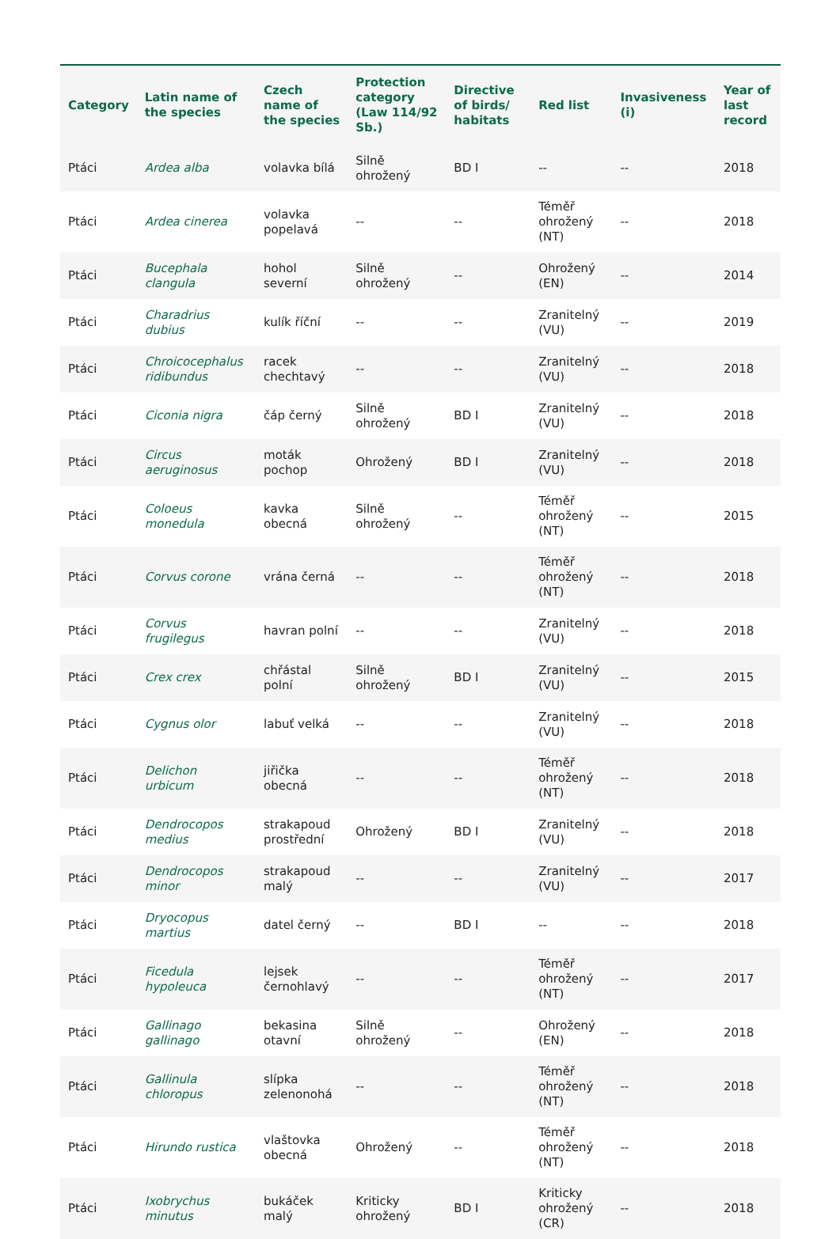| Category | Latin name of the species | Czech name of the species | Protection category (Law 114/92 Sb.) | Directive of birds/ habitats | Red list | Invasiveness (i) | Year of last record |
| --- | --- | --- | --- | --- | --- | --- | --- |
| Ptáci | Ardea alba | volavka bílá | Silně ohrožený | BD I | -- | -- | 2018 |
| Ptáci | Ardea cinerea | volavka popelavá | -- | -- | Téměř ohrožený (NT) | -- | 2018 |
| Ptáci | Bucephala clangula | hohol severní | Silně ohrožený | -- | Ohrožený (EN) | -- | 2014 |
| Ptáci | Charadrius dubius | kulík říční | -- | -- | Zranitelný (VU) | -- | 2019 |
| Ptáci | Chroicocephalus ridibundus | racek chechtavý | -- | -- | Zranitelný (VU) | -- | 2018 |
| Ptáci | Ciconia nigra | čáp černý | Silně ohrožený | BD I | Zranitelný (VU) | -- | 2018 |
| Ptáci | Circus aeruginosus | moták pochop | Ohrožený | BD I | Zranitelný (VU) | -- | 2018 |
| Ptáci | Coloeus monedula | kavka obecná | Silně ohrožený | -- | Téměř ohrožený (NT) | -- | 2015 |
| Ptáci | Corvus corone | vrána černá | -- | -- | Téměř ohrožený (NT) | -- | 2018 |
| Ptáci | Corvus frugilegus | havran polní | -- | -- | Zranitelný (VU) | -- | 2018 |
| Ptáci | Crex crex | chřástal polní | Silně ohrožený | BD I | Zranitelný (VU) | -- | 2015 |
| Ptáci | Cygnus olor | labuť velká | -- | -- | Zranitelný (VU) | -- | 2018 |
| Ptáci | Delichon urbicum | jiřička obecná | -- | -- | Téměř ohrožený (NT) | -- | 2018 |
| Ptáci | Dendrocopos medius | strakapoud prostřední | Ohrožený | BD I | Zranitelný (VU) | -- | 2018 |
| Ptáci | Dendrocopos minor | strakapoud malý | -- | -- | Zranitelný (VU) | -- | 2017 |
| Ptáci | Dryocopus martius | datel černý | -- | BD I | -- | -- | 2018 |
| Ptáci | Ficedula hypoleuca | lejsek černohlavý | -- | -- | Téměř ohrožený (NT) | -- | 2017 |
| Ptáci | Gallinago gallinago | bekasina otavní | Silně ohrožený | -- | Ohrožený (EN) | -- | 2018 |
| Ptáci | Gallinula chloropus | slípka zelenonohá | -- | -- | Téměř ohrožený (NT) | -- | 2018 |
| Ptáci | Hirundo rustica | vlaštovka obecná | Ohrožený | -- | Téměř ohrožený (NT) | -- | 2018 |
| Ptáci | Ixobrychus minutus | bukáček malý | Kriticky ohrožený | BD I | Kriticky ohrožený (CR) | -- | 2018 |